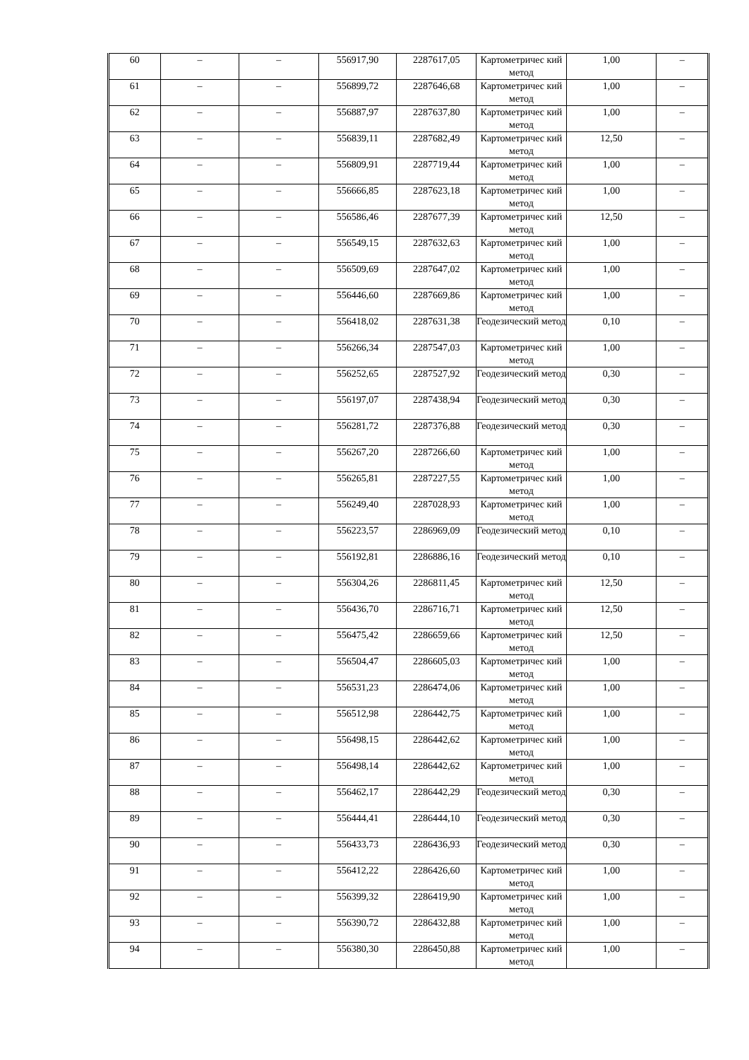| 60 | – | – | 556917,90 | 2287617,05 | Картометричес кий метод | 1,00 | – |
| 61 | – | – | 556899,72 | 2287646,68 | Картометричес кий метод | 1,00 | – |
| 62 | – | – | 556887,97 | 2287637,80 | Картометричес кий метод | 1,00 | – |
| 63 | – | – | 556839,11 | 2287682,49 | Картометричес кий метод | 12,50 | – |
| 64 | – | – | 556809,91 | 2287719,44 | Картометричес кий метод | 1,00 | – |
| 65 | – | – | 556666,85 | 2287623,18 | Картометричес кий метод | 1,00 | – |
| 66 | – | – | 556586,46 | 2287677,39 | Картометричес кий метод | 12,50 | – |
| 67 | – | – | 556549,15 | 2287632,63 | Картометричес кий метод | 1,00 | – |
| 68 | – | – | 556509,69 | 2287647,02 | Картометричес кий метод | 1,00 | – |
| 69 | – | – | 556446,60 | 2287669,86 | Картометричес кий метод | 1,00 | – |
| 70 | – | – | 556418,02 | 2287631,38 | Геодезический метод | 0,10 | – |
| 71 | – | – | 556266,34 | 2287547,03 | Картометричес кий метод | 1,00 | – |
| 72 | – | – | 556252,65 | 2287527,92 | Геодезический метод | 0,30 | – |
| 73 | – | – | 556197,07 | 2287438,94 | Геодезический метод | 0,30 | – |
| 74 | – | – | 556281,72 | 2287376,88 | Геодезический метод | 0,30 | – |
| 75 | – | – | 556267,20 | 2287266,60 | Картометричес кий метод | 1,00 | – |
| 76 | – | – | 556265,81 | 2287227,55 | Картометричес кий метод | 1,00 | – |
| 77 | – | – | 556249,40 | 2287028,93 | Картометричес кий метод | 1,00 | – |
| 78 | – | – | 556223,57 | 2286969,09 | Геодезический метод | 0,10 | – |
| 79 | – | – | 556192,81 | 2286886,16 | Геодезический метод | 0,10 | – |
| 80 | – | – | 556304,26 | 2286811,45 | Картометричес кий метод | 12,50 | – |
| 81 | – | – | 556436,70 | 2286716,71 | Картометричес кий метод | 12,50 | – |
| 82 | – | – | 556475,42 | 2286659,66 | Картометричес кий метод | 12,50 | – |
| 83 | – | – | 556504,47 | 2286605,03 | Картометричес кий метод | 1,00 | – |
| 84 | – | – | 556531,23 | 2286474,06 | Картометричес кий метод | 1,00 | – |
| 85 | – | – | 556512,98 | 2286442,75 | Картометричес кий метод | 1,00 | – |
| 86 | – | – | 556498,15 | 2286442,62 | Картометричес кий метод | 1,00 | – |
| 87 | – | – | 556498,14 | 2286442,62 | Картометричес кий метод | 1,00 | – |
| 88 | – | – | 556462,17 | 2286442,29 | Геодезический метод | 0,30 | – |
| 89 | – | – | 556444,41 | 2286444,10 | Геодезический метод | 0,30 | – |
| 90 | – | – | 556433,73 | 2286436,93 | Геодезический метод | 0,30 | – |
| 91 | – | – | 556412,22 | 2286426,60 | Картометричес кий метод | 1,00 | – |
| 92 | – | – | 556399,32 | 2286419,90 | Картометричес кий метод | 1,00 | – |
| 93 | – | – | 556390,72 | 2286432,88 | Картометричес кий метод | 1,00 | – |
| 94 | – | – | 556380,30 | 2286450,88 | Картометричес кий метод | 1,00 | – |